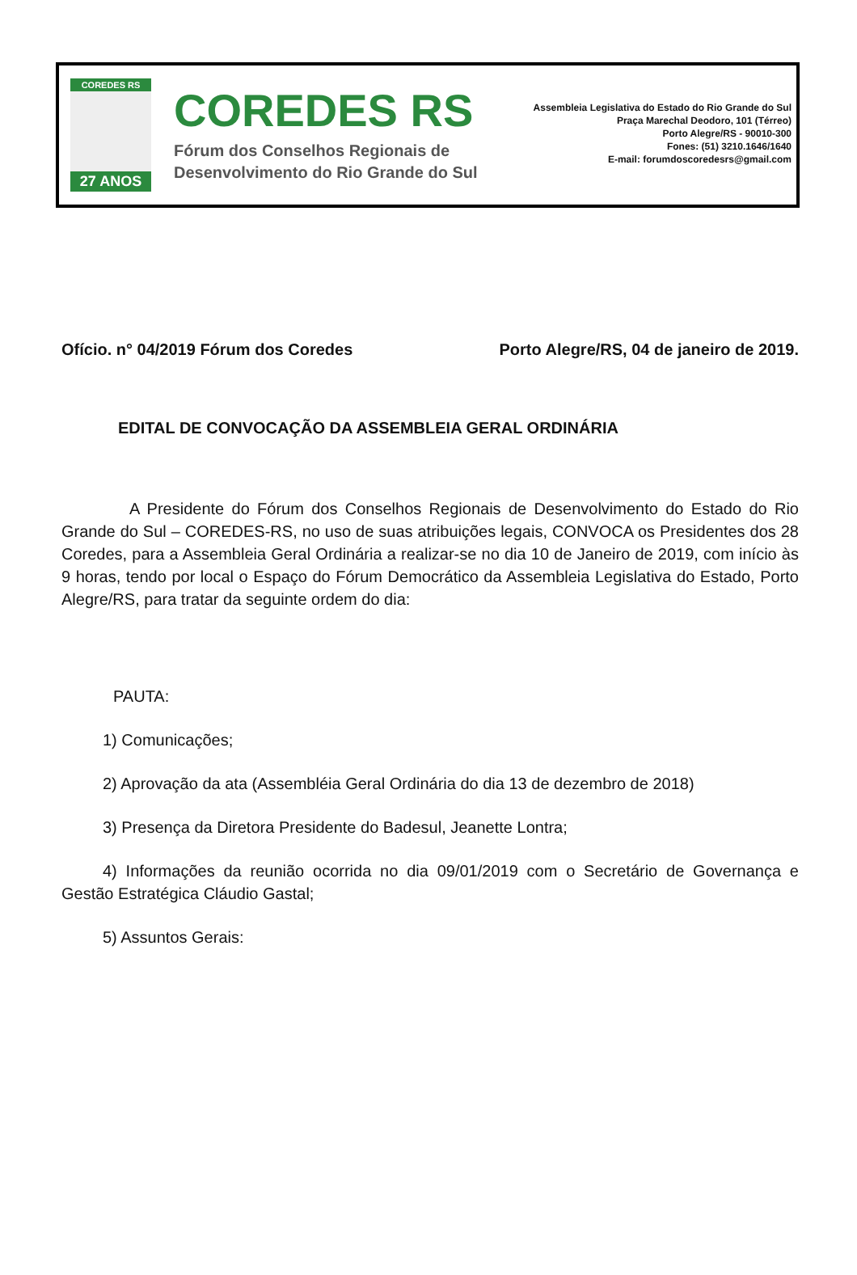COREDES RS
27 ANOS
COREDES RS
Fórum dos Conselhos Regionais de
Desenvolvimento do Rio Grande do Sul
Assembleia Legislativa do Estado do Rio Grande do Sul
Praça Marechal Deodoro, 101 (Térreo)
Porto Alegre/RS - 90010-300
Fones: (51) 3210.1646/1640
E-mail: forumdoscoredesrs@gmail.com
Ofício. n° 04/2019 Fórum dos Coredes Porto Alegre/RS, 04 de janeiro de 2019.
EDITAL DE CONVOCAÇÃO DA ASSEMBLEIA GERAL ORDINÁRIA
A Presidente do Fórum dos Conselhos Regionais de Desenvolvimento do Estado do Rio Grande do Sul – COREDES-RS, no uso de suas atribuições legais, CONVOCA os Presidentes dos 28 Coredes, para a Assembleia Geral Ordinária a realizar-se no dia 10 de Janeiro de 2019, com início às 9 horas, tendo por local o Espaço do Fórum Democrático da Assembleia Legislativa do Estado, Porto Alegre/RS, para tratar da seguinte ordem do dia:
PAUTA:
1) Comunicações;
2) Aprovação da ata (Assembléia Geral Ordinária do dia 13 de dezembro de 2018)
3) Presença da Diretora Presidente do Badesul, Jeanette Lontra;
4) Informações da reunião ocorrida no dia 09/01/2019 com o Secretário de Governança e Gestão Estratégica Cláudio Gastal;
5) Assuntos Gerais: